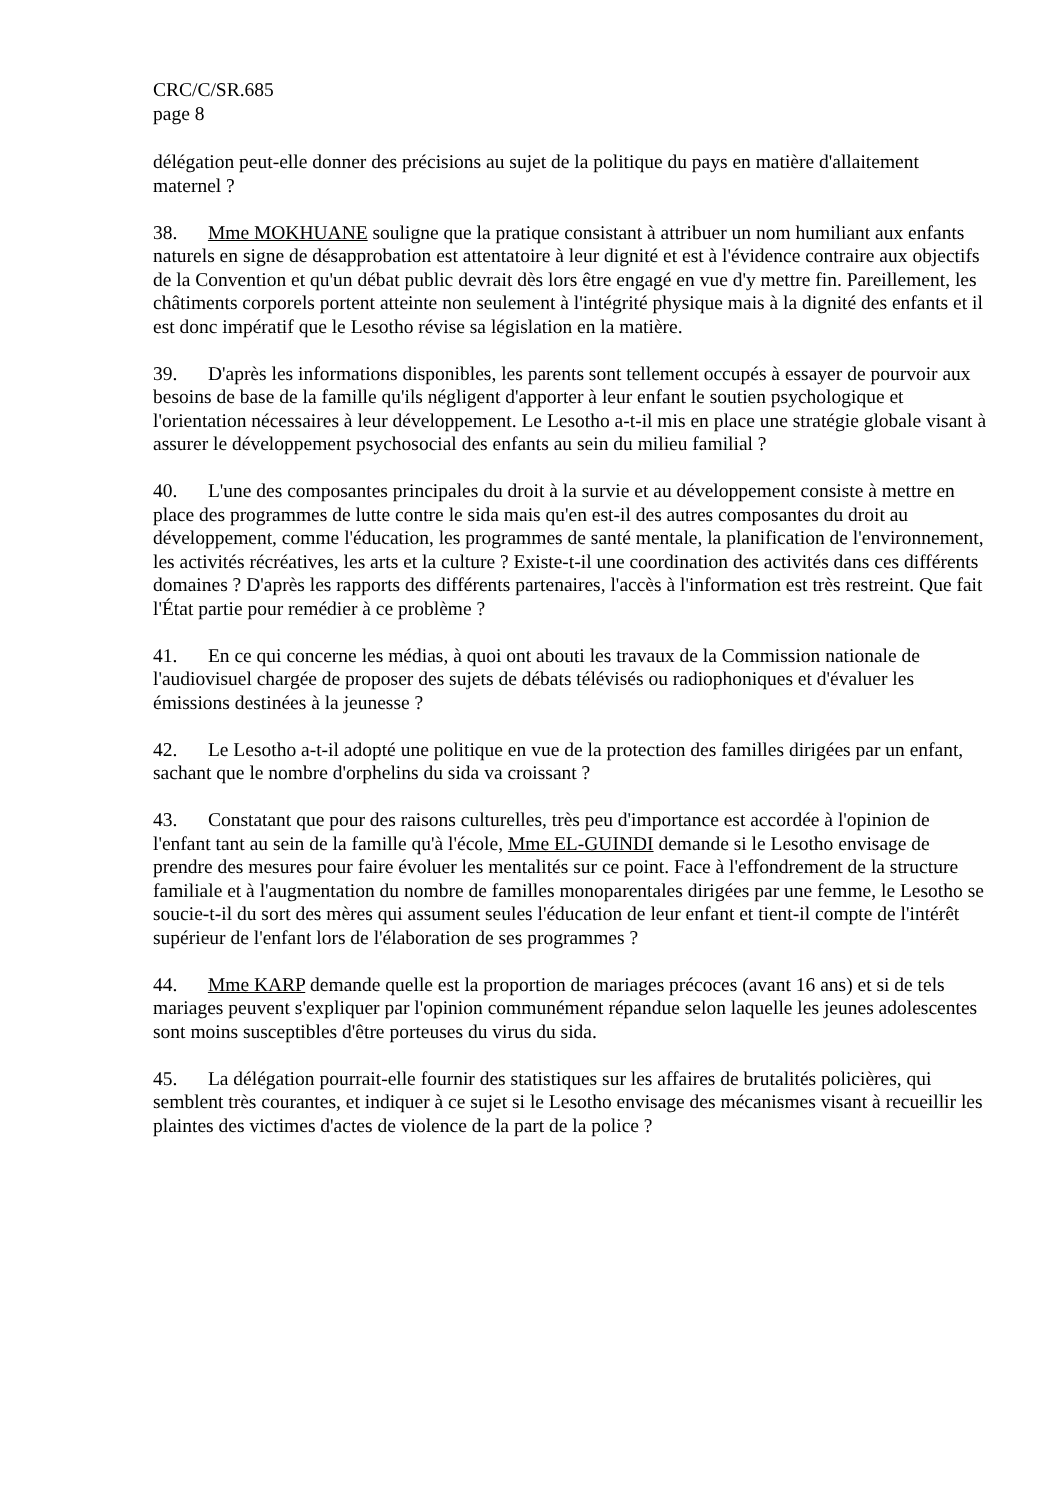CRC/C/SR.685
page 8
délégation peut-elle donner des précisions au sujet de la politique du pays en matière d'allaitement maternel ?
38. Mme MOKHUANE souligne que la pratique consistant à attribuer un nom humiliant aux enfants naturels en signe de désapprobation est attentatoire à leur dignité et est à l'évidence contraire aux objectifs de la Convention et qu'un débat public devrait dès lors être engagé en vue d'y mettre fin. Pareillement, les châtiments corporels portent atteinte non seulement à l'intégrité physique mais à la dignité des enfants et il est donc impératif que le Lesotho révise sa législation en la matière.
39. D'après les informations disponibles, les parents sont tellement occupés à essayer de pourvoir aux besoins de base de la famille qu'ils négligent d'apporter à leur enfant le soutien psychologique et l'orientation nécessaires à leur développement. Le Lesotho a-t-il mis en place une stratégie globale visant à assurer le développement psychosocial des enfants au sein du milieu familial ?
40. L'une des composantes principales du droit à la survie et au développement consiste à mettre en place des programmes de lutte contre le sida mais qu'en est-il des autres composantes du droit au développement, comme l'éducation, les programmes de santé mentale, la planification de l'environnement, les activités récréatives, les arts et la culture ? Existe-t-il une coordination des activités dans ces différents domaines ? D'après les rapports des différents partenaires, l'accès à l'information est très restreint. Que fait l'État partie pour remédier à ce problème ?
41. En ce qui concerne les médias, à quoi ont abouti les travaux de la Commission nationale de l'audiovisuel chargée de proposer des sujets de débats télévisés ou radiophoniques et d'évaluer les émissions destinées à la jeunesse ?
42. Le Lesotho a-t-il adopté une politique en vue de la protection des familles dirigées par un enfant, sachant que le nombre d'orphelins du sida va croissant ?
43. Constatant que pour des raisons culturelles, très peu d'importance est accordée à l'opinion de l'enfant tant au sein de la famille qu'à l'école, Mme EL-GUINDI demande si le Lesotho envisage de prendre des mesures pour faire évoluer les mentalités sur ce point. Face à l'effondrement de la structure familiale et à l'augmentation du nombre de familles monoparentales dirigées par une femme, le Lesotho se soucie-t-il du sort des mères qui assument seules l'éducation de leur enfant et tient-il compte de l'intérêt supérieur de l'enfant lors de l'élaboration de ses programmes ?
44. Mme KARP demande quelle est la proportion de mariages précoces (avant 16 ans) et si de tels mariages peuvent s'expliquer par l'opinion communément répandue selon laquelle les jeunes adolescentes sont moins susceptibles d'être porteuses du virus du sida.
45. La délégation pourrait-elle fournir des statistiques sur les affaires de brutalités policières, qui semblent très courantes, et indiquer à ce sujet si le Lesotho envisage des mécanismes visant à recueillir les plaintes des victimes d'actes de violence de la part de la police ?